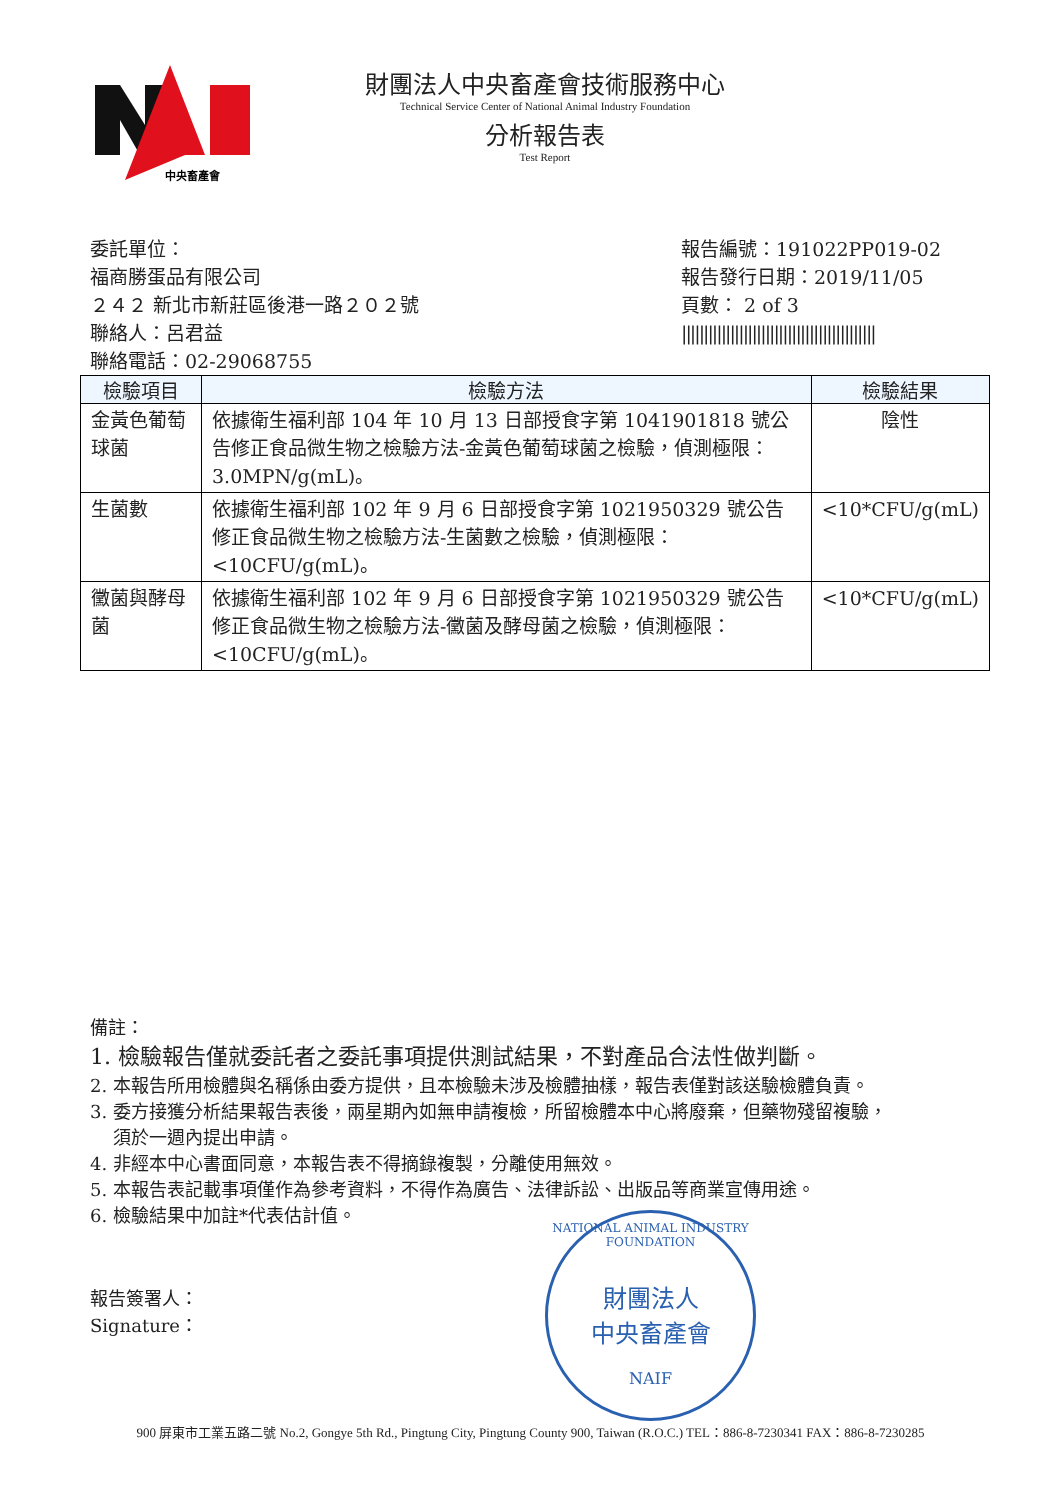中央畜產會
財團法人中央畜產會技術服務中心
Technical Service Center of National Animal Industry Foundation
分析報告表
Test Report
委託單位：
福商勝蛋品有限公司
２４２ 新北市新莊區後港一路２０２號
聯絡人：呂君益
聯絡電話：02-29068755
報告編號：191022PP019-02
報告發行日期：2019/11/05
頁數： 2 of 3
||||||||||||||||||||||||||||||||||||||||||||
| 檢驗項目 | 檢驗方法 | 檢驗結果 |
| --- | --- | --- |
| 金黃色葡萄球菌 | 依據衛生福利部 104 年 10 月 13 日部授食字第 1041901818 號公告修正食品微生物之檢驗方法-金黃色葡萄球菌之檢驗，偵測極限：3.0MPN/g(mL)。 | 陰性 |
| 生菌數 | 依據衛生福利部 102 年 9 月 6 日部授食字第 1021950329 號公告修正食品微生物之檢驗方法-生菌數之檢驗，偵測極限：<10CFU/g(mL)。 | <10*CFU/g(mL) |
| 黴菌與酵母菌 | 依據衛生福利部 102 年 9 月 6 日部授食字第 1021950329 號公告修正食品微生物之檢驗方法-黴菌及酵母菌之檢驗，偵測極限：<10CFU/g(mL)。 | <10*CFU/g(mL) |
備註：
1. 檢驗報告僅就委託者之委託事項提供測試結果，不對產品合法性做判斷。
2. 本報告所用檢體與名稱係由委方提供，且本檢驗未涉及檢體抽樣，報告表僅對該送驗檢體負責。
3. 委方接獲分析結果報告表後，兩星期內如無申請複檢，所留檢體本中心將廢棄，但藥物殘留複驗，
須於一週內提出申請。
4. 非經本中心書面同意，本報告表不得摘錄複製，分離使用無效。
5. 本報告表記載事項僅作為參考資料，不得作為廣告、法律訴訟、出版品等商業宣傳用途。
6. 檢驗結果中加註*代表估計值。
報告簽署人：
Signature：
NATIONAL ANIMAL INDUSTRY FOUNDATION
財團法人
中央畜產會
NAIF
900 屏東市工業五路二號 No.2, Gongye 5th Rd., Pingtung City, Pingtung County 900, Taiwan (R.O.C.) TEL：886-8-7230341 FAX：886-8-7230285